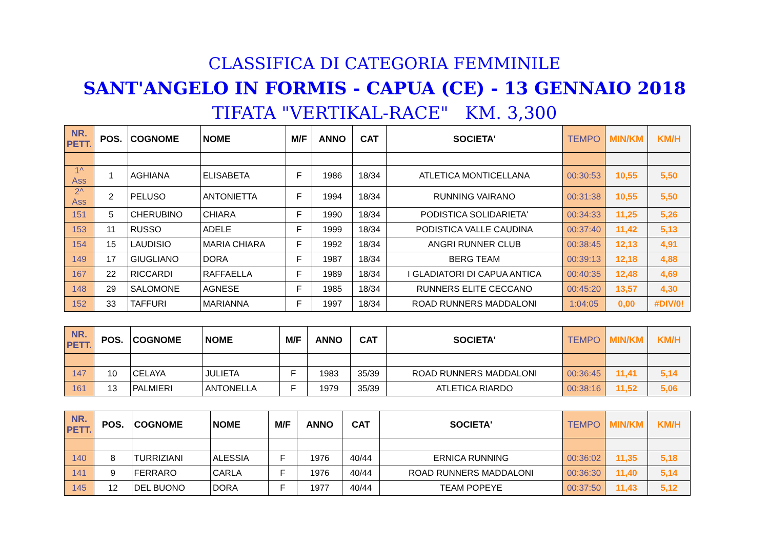CLASSIFICA DI CATEGORIA FEMMINILE
SANT'ANGELO IN FORMIS - CAPUA (CE) - 13 GENNAIO 2018
TIFATA "VERTIKAL-RACE" KM. 3,300
| NR. PETT. | POS. | COGNOME | NOME | M/F | ANNO | CAT | SOCIETA' | TEMPO | MIN/KM | KM/H |
| --- | --- | --- | --- | --- | --- | --- | --- | --- | --- | --- |
| 1^ Ass | 1 | AGHIANA | ELISABETA | F | 1986 | 18/34 | ATLETICA MONTICELLANA | 00:30:53 | 10,55 | 5,50 |
| 2^ Ass | 2 | PELUSO | ANTONIETTA | F | 1994 | 18/34 | RUNNING VAIRANO | 00:31:38 | 10,55 | 5,50 |
| 151 | 5 | CHERUBINO | CHIARA | F | 1990 | 18/34 | PODISTICA SOLIDARIETA' | 00:34:33 | 11,25 | 5,26 |
| 153 | 11 | RUSSO | ADELE | F | 1999 | 18/34 | PODISTICA VALLE CAUDINA | 00:37:40 | 11,42 | 5,13 |
| 154 | 15 | LAUDISIO | MARIA CHIARA | F | 1992 | 18/34 | ANGRI RUNNER CLUB | 00:38:45 | 12,13 | 4,91 |
| 149 | 17 | GIUGLIANO | DORA | F | 1987 | 18/34 | BERG TEAM | 00:39:13 | 12,18 | 4,88 |
| 167 | 22 | RICCARDI | RAFFAELLA | F | 1989 | 18/34 | I GLADIATORI DI CAPUA ANTICA | 00:40:35 | 12,48 | 4,69 |
| 148 | 29 | SALOMONE | AGNESE | F | 1985 | 18/34 | RUNNERS ELITE CECCANO | 00:45:20 | 13,57 | 4,30 |
| 152 | 33 | TAFFURI | MARIANNA | F | 1997 | 18/34 | ROAD RUNNERS MADDALONI | 1:04:05 | 0,00 | #DIV/0! |
| NR. PETT. | POS. | COGNOME | NOME | M/F | ANNO | CAT | SOCIETA' | TEMPO | MIN/KM | KM/H |
| --- | --- | --- | --- | --- | --- | --- | --- | --- | --- | --- |
| 147 | 10 | CELAYA | JULIETA | F | 1983 | 35/39 | ROAD RUNNERS MADDALONI | 00:36:45 | 11,41 | 5,14 |
| 161 | 13 | PALMIERI | ANTONELLA | F | 1979 | 35/39 | ATLETICA RIARDO | 00:38:16 | 11,52 | 5,06 |
| NR. PETT. | POS. | COGNOME | NOME | M/F | ANNO | CAT | SOCIETA' | TEMPO | MIN/KM | KM/H |
| --- | --- | --- | --- | --- | --- | --- | --- | --- | --- | --- |
| 140 | 8 | TURRIZIANI | ALESSIA | F | 1976 | 40/44 | ERNICA RUNNING | 00:36:02 | 11,35 | 5,18 |
| 141 | 9 | FERRARO | CARLA | F | 1976 | 40/44 | ROAD RUNNERS MADDALONI | 00:36:30 | 11,40 | 5,14 |
| 145 | 12 | DEL BUONO | DORA | F | 1977 | 40/44 | TEAM POPEYE | 00:37:50 | 11,43 | 5,12 |